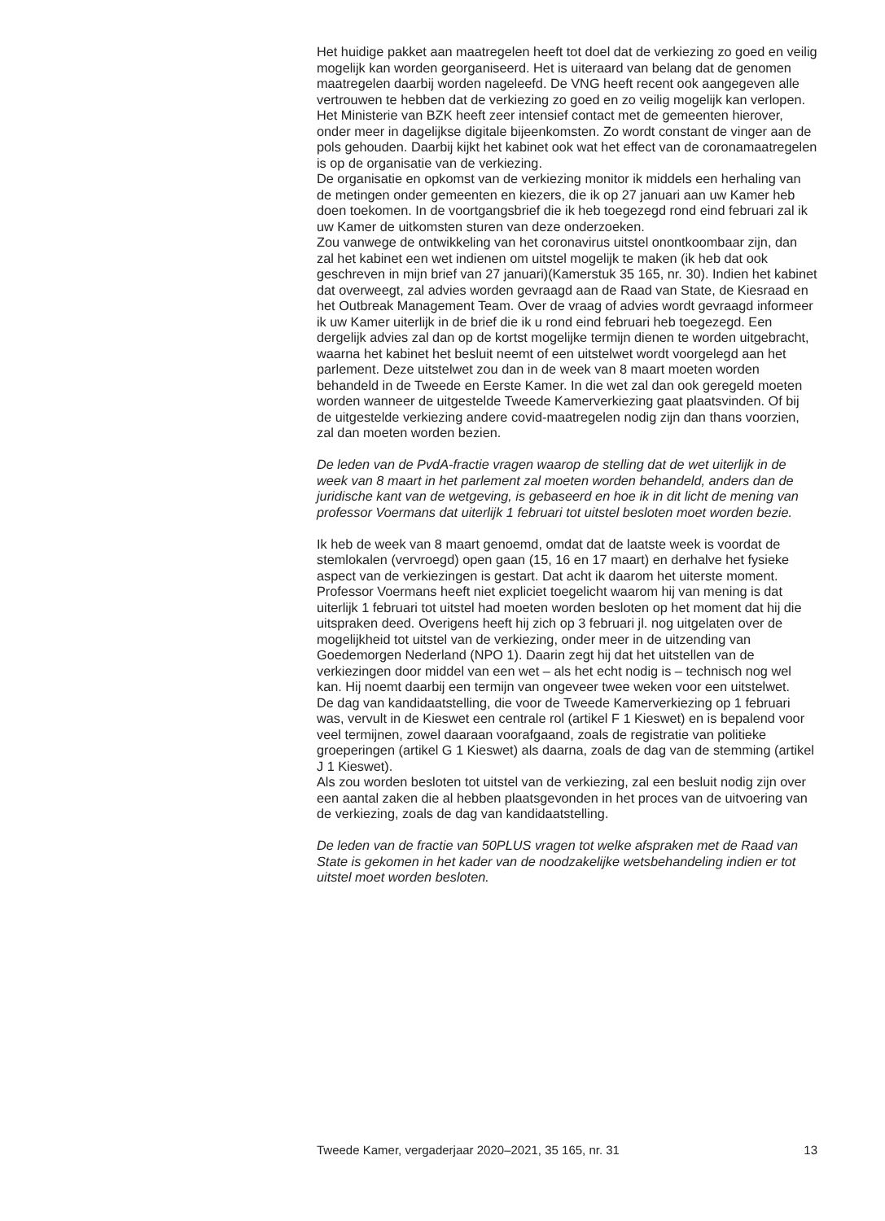Het huidige pakket aan maatregelen heeft tot doel dat de verkiezing zo goed en veilig mogelijk kan worden georganiseerd. Het is uiteraard van belang dat de genomen maatregelen daarbij worden nageleefd. De VNG heeft recent ook aangegeven alle vertrouwen te hebben dat de verkiezing zo goed en zo veilig mogelijk kan verlopen. Het Ministerie van BZK heeft zeer intensief contact met de gemeenten hierover, onder meer in dagelijkse digitale bijeenkomsten. Zo wordt constant de vinger aan de pols gehouden. Daarbij kijkt het kabinet ook wat het effect van de coronamaatregelen is op de organisatie van de verkiezing.
De organisatie en opkomst van de verkiezing monitor ik middels een herhaling van de metingen onder gemeenten en kiezers, die ik op 27 januari aan uw Kamer heb doen toekomen. In de voortgangsbrief die ik heb toegezegd rond eind februari zal ik uw Kamer de uitkomsten sturen van deze onderzoeken.
Zou vanwege de ontwikkeling van het coronavirus uitstel onontkoombaar zijn, dan zal het kabinet een wet indienen om uitstel mogelijk te maken (ik heb dat ook geschreven in mijn brief van 27 januari)(Kamerstuk 35 165, nr. 30). Indien het kabinet dat overweegt, zal advies worden gevraagd aan de Raad van State, de Kiesraad en het Outbreak Management Team. Over de vraag of advies wordt gevraagd informeer ik uw Kamer uiterlijk in de brief die ik u rond eind februari heb toegezegd. Een dergelijk advies zal dan op de kortst mogelijke termijn dienen te worden uitgebracht, waarna het kabinet het besluit neemt of een uitstelwet wordt voorgelegd aan het parlement. Deze uitstelwet zou dan in de week van 8 maart moeten worden behandeld in de Tweede en Eerste Kamer. In die wet zal dan ook geregeld moeten worden wanneer de uitgestelde Tweede Kamerverkiezing gaat plaatsvinden. Of bij de uitgestelde verkiezing andere covid-maatregelen nodig zijn dan thans voorzien, zal dan moeten worden bezien.
De leden van de PvdA-fractie vragen waarop de stelling dat de wet uiterlijk in de week van 8 maart in het parlement zal moeten worden behandeld, anders dan de juridische kant van de wetgeving, is gebaseerd en hoe ik in dit licht de mening van professor Voermans dat uiterlijk 1 februari tot uitstel besloten moet worden bezie.
Ik heb de week van 8 maart genoemd, omdat dat de laatste week is voordat de stemlokalen (vervroegd) open gaan (15, 16 en 17 maart) en derhalve het fysieke aspect van de verkiezingen is gestart. Dat acht ik daarom het uiterste moment.
Professor Voermans heeft niet expliciet toegelicht waarom hij van mening is dat uiterlijk 1 februari tot uitstel had moeten worden besloten op het moment dat hij die uitspraken deed. Overigens heeft hij zich op 3 februari jl. nog uitgelaten over de mogelijkheid tot uitstel van de verkiezing, onder meer in de uitzending van Goedemorgen Nederland (NPO 1). Daarin zegt hij dat het uitstellen van de verkiezingen door middel van een wet – als het echt nodig is – technisch nog wel kan. Hij noemt daarbij een termijn van ongeveer twee weken voor een uitstelwet.
De dag van kandidaatstelling, die voor de Tweede Kamerverkiezing op 1 februari was, vervult in de Kieswet een centrale rol (artikel F 1 Kieswet) en is bepalend voor veel termijnen, zowel daaraan voorafgaand, zoals de registratie van politieke groeperingen (artikel G 1 Kieswet) als daarna, zoals de dag van de stemming (artikel J 1 Kieswet).
Als zou worden besloten tot uitstel van de verkiezing, zal een besluit nodig zijn over een aantal zaken die al hebben plaatsgevonden in het proces van de uitvoering van de verkiezing, zoals de dag van kandidaatstelling.
De leden van de fractie van 50PLUS vragen tot welke afspraken met de Raad van State is gekomen in het kader van de noodzakelijke wetsbehandeling indien er tot uitstel moet worden besloten.
Tweede Kamer, vergaderjaar 2020–2021, 35 165, nr. 31 13